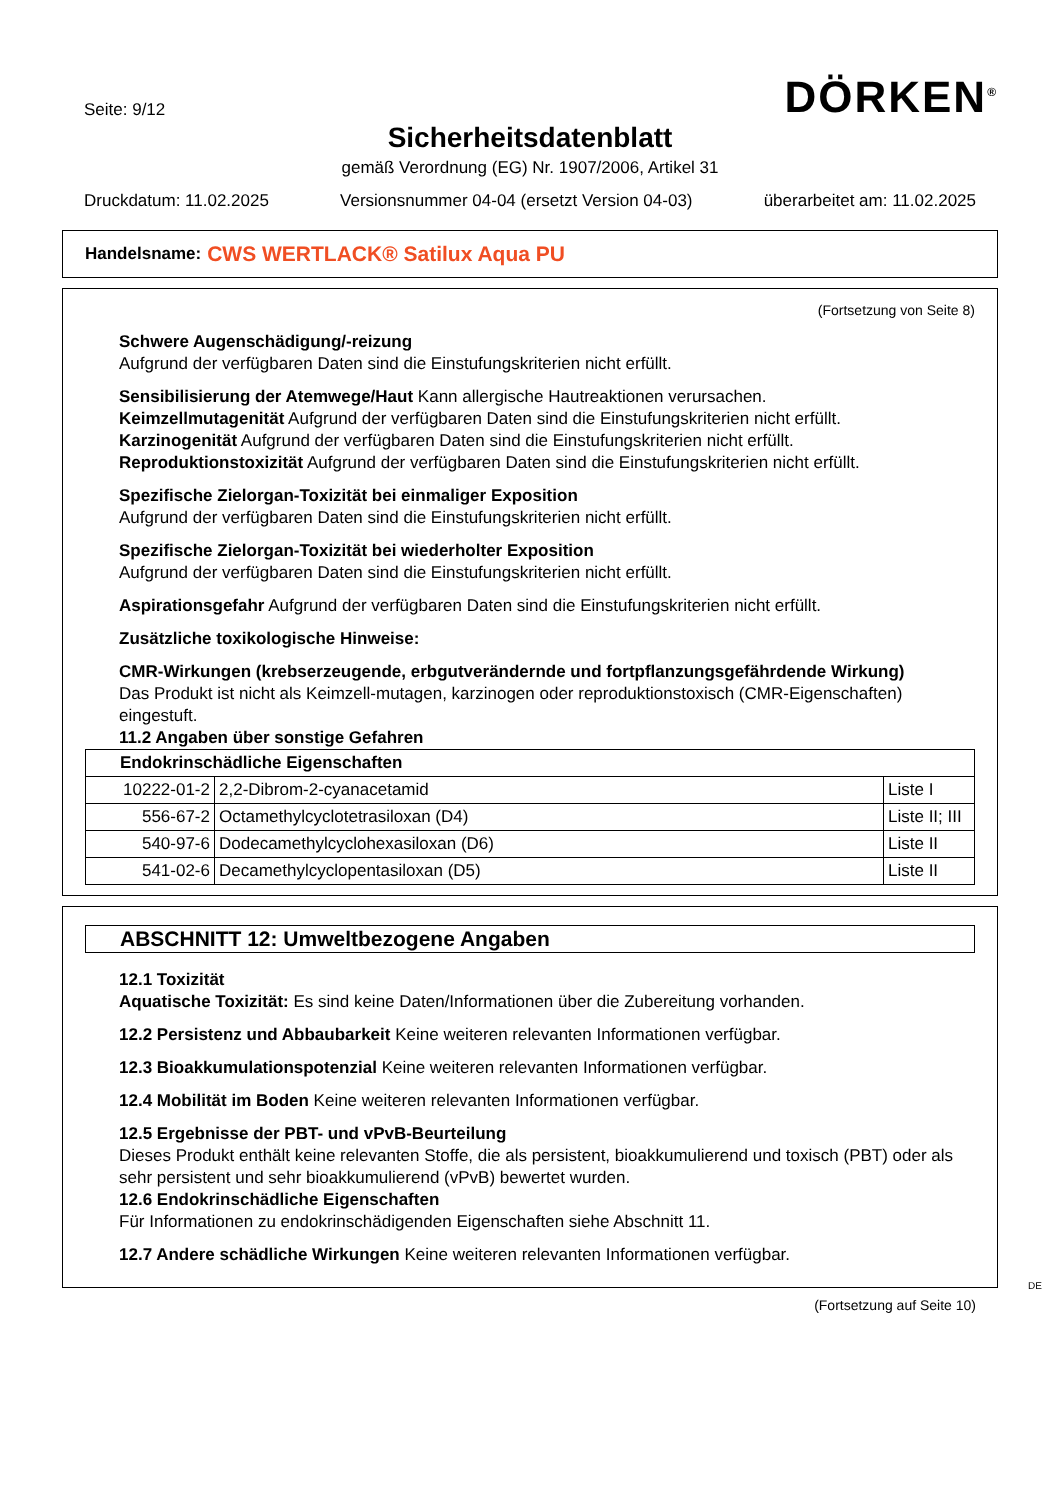Seite: 9/12 DÖRKEN<sup>®</sup>
Sicherheitsdatenblatt
gemäß Verordnung (EG) Nr. 1907/2006, Artikel 31
Druckdatum: 11.02.2025 Versionsnummer 04-04 (ersetzt Version 04-03) überarbeitet am: 11.02.2025
Handelsname: CWS WERTLACK® Satilux Aqua PU
(Fortsetzung von Seite 8)
Schwere Augenschädigung/-reizung
Aufgrund der verfügbaren Daten sind die Einstufungskriterien nicht erfüllt.
Sensibilisierung der Atemwege/Haut Kann allergische Hautreaktionen verursachen.
Keimzellmutagenität Aufgrund der verfügbaren Daten sind die Einstufungskriterien nicht erfüllt.
Karzinogenität Aufgrund der verfügbaren Daten sind die Einstufungskriterien nicht erfüllt.
Reproduktionstoxizität Aufgrund der verfügbaren Daten sind die Einstufungskriterien nicht erfüllt.
Spezifische Zielorgan-Toxizität bei einmaliger Exposition
Aufgrund der verfügbaren Daten sind die Einstufungskriterien nicht erfüllt.
Spezifische Zielorgan-Toxizität bei wiederholter Exposition
Aufgrund der verfügbaren Daten sind die Einstufungskriterien nicht erfüllt.
Aspirationsgefahr Aufgrund der verfügbaren Daten sind die Einstufungskriterien nicht erfüllt.
Zusätzliche toxikologische Hinweise:
CMR-Wirkungen (krebserzeugende, erbgutverändernde und fortpflanzungsgefährdende Wirkung)
Das Produkt ist nicht als Keimzell-mutagen, karzinogen oder reproduktionstoxisch (CMR-Eigenschaften) eingestuft.
11.2 Angaben über sonstige Gefahren
| Endokrinschädliche Eigenschaften | | |
| --- | --- | --- |
| 10222-01-2 | 2,2-Dibrom-2-cyanacetamid | Liste I |
| 556-67-2 | Octamethylcyclotetrasiloxan (D4) | Liste II; III |
| 540-97-6 | Dodecamethylcyclohexasiloxan (D6) | Liste II |
| 541-02-6 | Decamethylcyclopentasiloxan (D5) | Liste II |
ABSCHNITT 12: Umweltbezogene Angaben
12.1 Toxizität
Aquatische Toxizität: Es sind keine Daten/Informationen über die Zubereitung vorhanden.
12.2 Persistenz und Abbaubarkeit Keine weiteren relevanten Informationen verfügbar.
12.3 Bioakkumulationspotenzial Keine weiteren relevanten Informationen verfügbar.
12.4 Mobilität im Boden Keine weiteren relevanten Informationen verfügbar.
12.5 Ergebnisse der PBT- und vPvB-Beurteilung
Dieses Produkt enthält keine relevanten Stoffe, die als persistent, bioakkumulierend und toxisch (PBT) oder als sehr persistent und sehr bioakkumulierend (vPvB) bewertet wurden.
12.6 Endokrinschädliche Eigenschaften
Für Informationen zu endokrinschädigenden Eigenschaften siehe Abschnitt 11.
12.7 Andere schädliche Wirkungen Keine weiteren relevanten Informationen verfügbar.
DE
(Fortsetzung auf Seite 10)